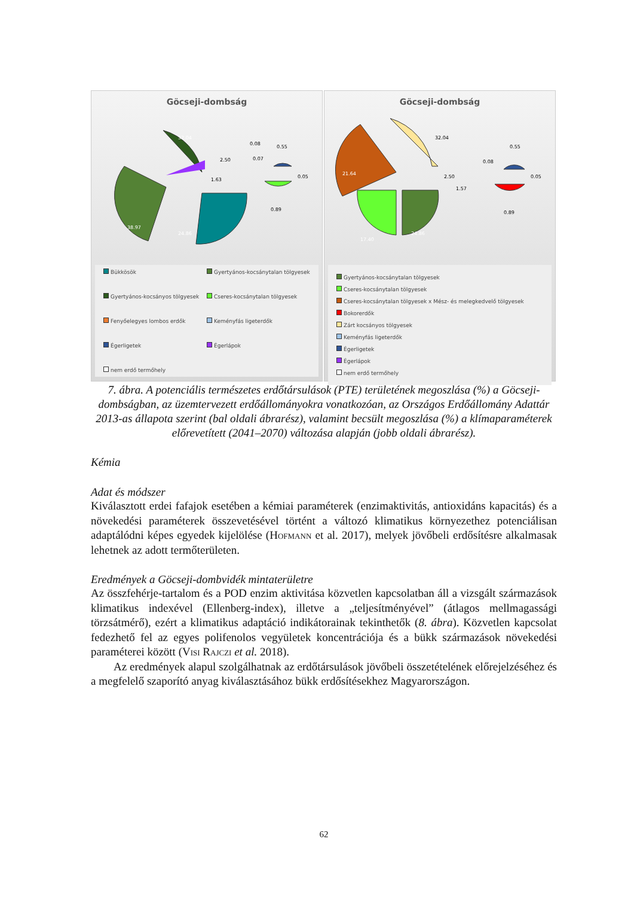Göcseji-dombság
38.97
32.04
24.86
2.50
1.63
0.08
0.07
0.55
0.05
0.89
Bükkösök
Gyertyános-kocsánytalan tölgyesek
Gyertyános-kocsányos tölgyesek
Cseres-kocsánytalan tölgyesek
Fenyőelegyes lombos erdők
Keményfás ligeterdők
Égerligetek
Égerlápok
nem erdő termőhely
Göcseji-dombság
32.04
21.64
17.40
24.86
2.50
1.57
0.08
0.55
0.05
0.89
Gyertyános-kocsánytalan tölgyesek
Cseres-kocsánytalan tölgyesek
Cseres-kocsánytalan tölgyesek x Mész- és melegkedvelő tölgyesek
Bokorerdők
Zárt kocsányos tölgyesek
Keményfás ligeterdők
Égerligetek
Égerlápok
nem erdő termőhely
7. ábra. A potenciális természetes erdőtársulások (PTE) területének megoszlása (%) a Göcseji-dombságban, az üzemtervezett erdőállományokra vonatkozóan, az Országos Erdőállomány Adattár 2013-as állapota szerint (bal oldali ábrarész), valamint becsült megoszlása (%) a klímaparaméterek előrevetített (2041–2070) változása alapján (jobb oldali ábrarész).
Kémia
Adat és módszer
Kiválasztott erdei fafajok esetében a kémiai paraméterek (enzimaktivitás, antioxidáns kapacitás) és a növekedési paraméterek összevetésével történt a változó klimatikus környezethez potenciálisan adaptálódni képes egyedek kijelölése (Hofmann et al. 2017), melyek jövőbeli erdősítésre alkalmasak lehetnek az adott termőterületen.
Eredmények a Göcseji-dombvidék mintaterületre
Az összfehérje-tartalom és a POD enzim aktivitása közvetlen kapcsolatban áll a vizsgált származások klimatikus indexével (Ellenberg-index), illetve a „teljesítményével” (átlagos mellmagassági törzsátmérő), ezért a klimatikus adaptáció indikátorainak tekinthetők (8. ábra). Közvetlen kapcsolat fedezhető fel az egyes polifenolos vegyületek koncentrációja és a bükk származások növekedési paraméterei között (Visi Rajczi et al. 2018).
Az eredmények alapul szolgálhatnak az erdőtársulások jövőbeli összetételének előrejelzéséhez és a megfelelő szaporító anyag kiválasztásához bükk erdősítésekhez Magyarországon.
62